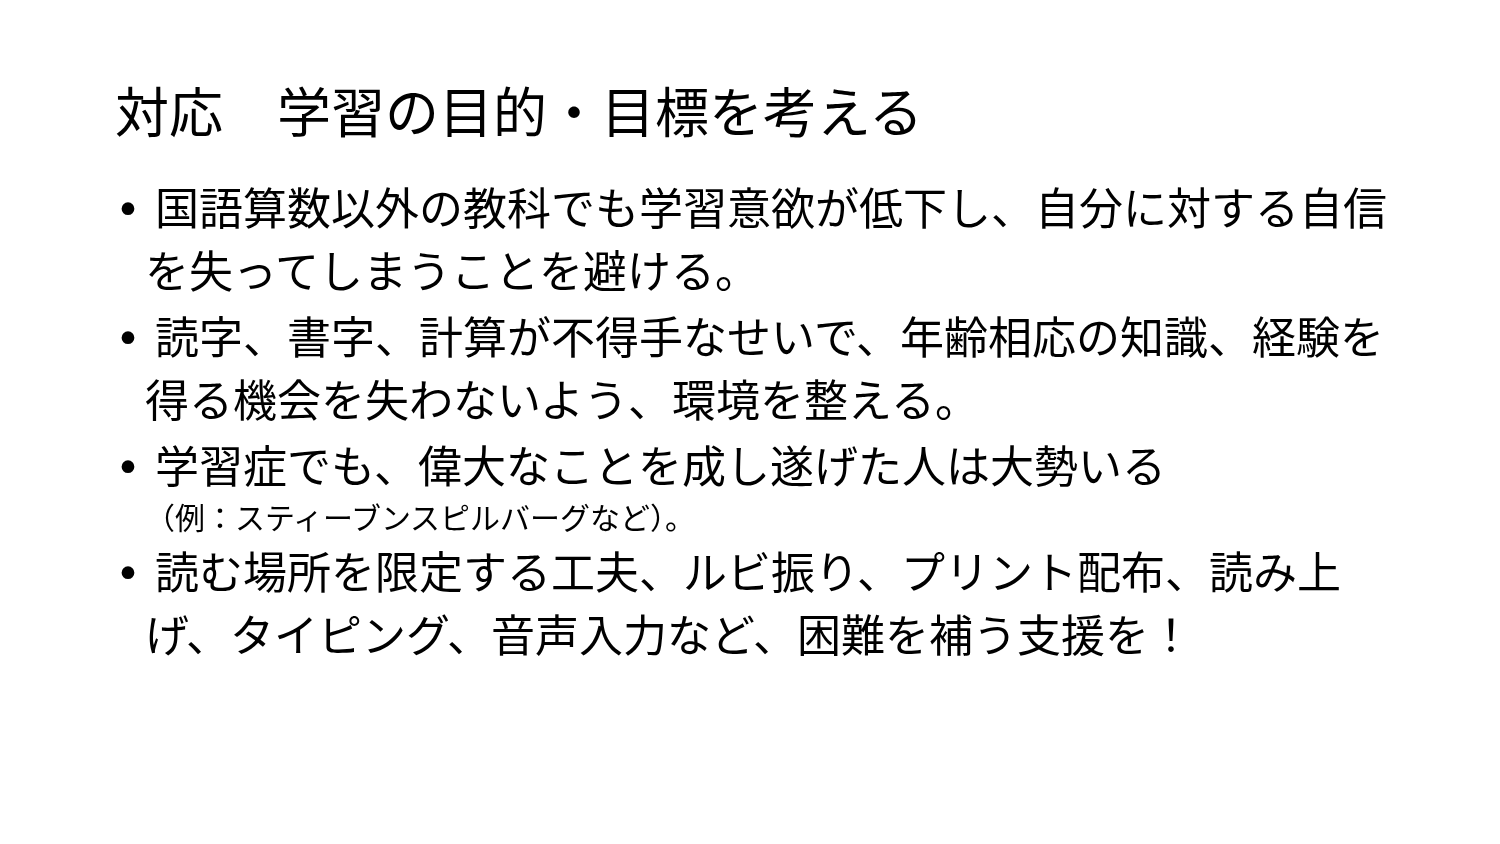対応　学習の目的・目標を考える
• 国語算数以外の教科でも学習意欲が低下し、自分に対する自信を失ってしまうことを避ける。
• 読字、書字、計算が不得手なせいで、年齢相応の知識、経験を得る機会を失わないよう、環境を整える。
• 学習症でも、偉大なことを成し遂げた人は大勢いる
（例：スティーブンスピルバーグなど）。
• 読む場所を限定する工夫、ルビ振り、プリント配布、読み上げ、タイピング、音声入力など、困難を補う支援を！